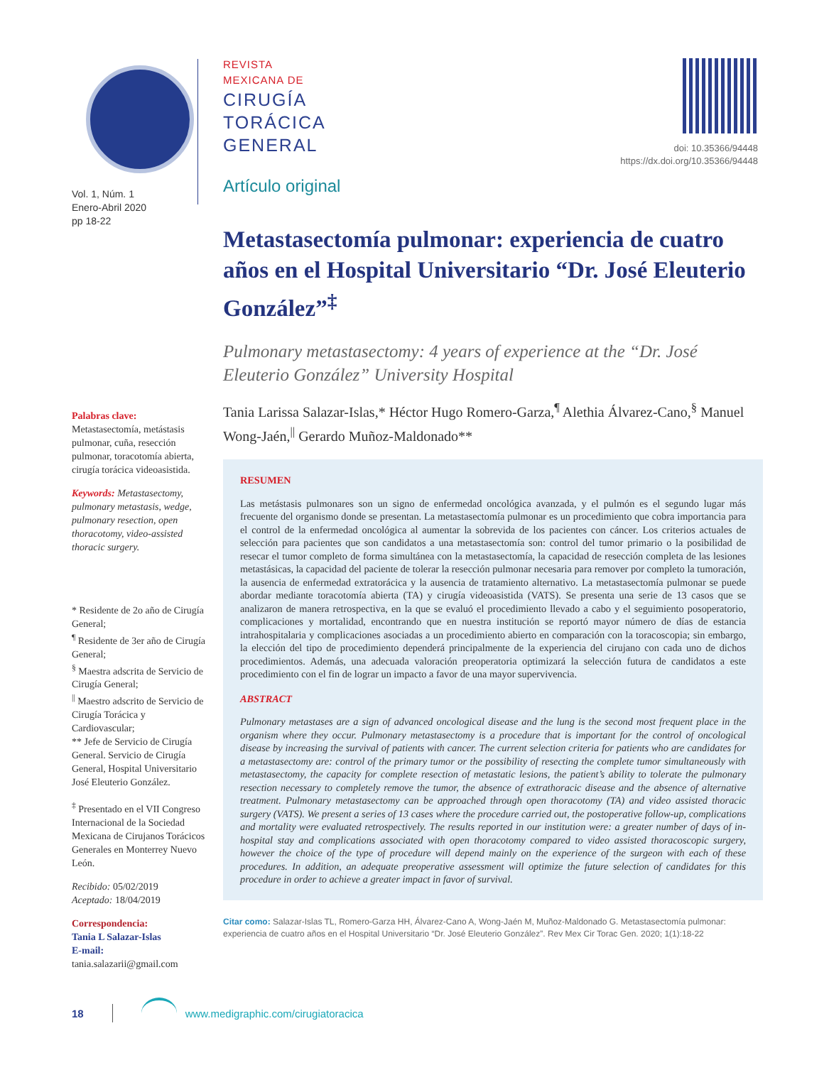Vol. 1, Núm. 1
Enero-Abril 2020
pp 18-22
Palabras clave:
Metastasectomía, metástasis pulmonar, cuña, resección pulmonar, toracotomía abierta, cirugía torácica videoasistida.
Keywords: Metastasectomy, pulmonary metastasis, wedge, pulmonary resection, open thoracotomy, video-assisted thoracic surgery.
* Residente de 2o año de Cirugía General;
<sup>¶</sup> Residente de 3er año de Cirugía General;
<sup>§</sup> Maestra adscrita de Servicio de Cirugía General;
<sup>||</sup> Maestro adscrito de Servicio de Cirugía Torácica y Cardiovascular;
** Jefe de Servicio de Cirugía General. Servicio de Cirugía General, Hospital Universitario José Eleuterio González.
<sup>‡</sup> Presentado en el VII Congreso Internacional de la Sociedad Mexicana de Cirujanos Torácicos Generales en Monterrey Nuevo León.
Recibido: 05/02/2019
Aceptado: 18/04/2019
Correspondencia:
Tania L Salazar-Islas
E-mail:
tania.salazarii@gmail.com
doi: 10.35366/94448
https://dx.doi.org/10.35366/94448
REVISTA
MEXICANA DE
CIRUGÍA
TORÁCICA
GENERAL
Artículo original
Metastasectomía pulmonar: experiencia de cuatro años en el Hospital Universitario “Dr. José Eleuterio González”<sup>‡</sup>
Pulmonary metastasectomy: 4 years of experience at the “Dr. José Eleuterio González” University Hospital
Tania Larissa Salazar-Islas,* Héctor Hugo Romero-Garza,<sup>¶</sup> Alethia Álvarez-Cano,<sup>§</sup> Manuel Wong-Jaén,<sup>||</sup> Gerardo Muñoz-Maldonado**
RESUMEN
Las metástasis pulmonares son un signo de enfermedad oncológica avanzada, y el pulmón es el segundo lugar más frecuente del organismo donde se presentan. La metastasectomía pulmonar es un procedimiento que cobra importancia para el control de la enfermedad oncológica al aumentar la sobrevida de los pacientes con cáncer. Los criterios actuales de selección para pacientes que son candidatos a una metastasectomía son: control del tumor primario o la posibilidad de resecar el tumor completo de forma simultánea con la metastasectomía, la capacidad de resección completa de las lesiones metastásicas, la capacidad del paciente de tolerar la resección pulmonar necesaria para remover por completo la tumoración, la ausencia de enfermedad extratorácica y la ausencia de tratamiento alternativo. La metastasectomía pulmonar se puede abordar mediante toracotomía abierta (TA) y cirugía videoasistida (VATS). Se presenta una serie de 13 casos que se analizaron de manera retrospectiva, en la que se evaluó el procedimiento llevado a cabo y el seguimiento posoperatorio, complicaciones y mortalidad, encontrando que en nuestra institución se reportó mayor número de días de estancia intrahospitalaria y complicaciones asociadas a un procedimiento abierto en comparación con la toracoscopia; sin embargo, la elección del tipo de procedimiento dependerá principalmente de la experiencia del cirujano con cada uno de dichos procedimientos. Además, una adecuada valoración preoperatoria optimizará la selección futura de candidatos a este procedimiento con el fin de lograr un impacto a favor de una mayor supervivencia.
ABSTRACT
Pulmonary metastases are a sign of advanced oncological disease and the lung is the second most frequent place in the organism where they occur. Pulmonary metastasectomy is a procedure that is important for the control of oncological disease by increasing the survival of patients with cancer. The current selection criteria for patients who are candidates for a metastasectomy are: control of the primary tumor or the possibility of resecting the complete tumor simultaneously with metastasectomy, the capacity for complete resection of metastatic lesions, the patient’s ability to tolerate the pulmonary resection necessary to completely remove the tumor, the absence of extrathoracic disease and the absence of alternative treatment. Pulmonary metastasectomy can be approached through open thoracotomy (TA) and video assisted thoracic surgery (VATS). We present a series of 13 cases where the procedure carried out, the postoperative follow-up, complications and mortality were evaluated retrospectively. The results reported in our institution were: a greater number of days of in-hospital stay and complications associated with open thoracotomy compared to video assisted thoracoscopic surgery, however the choice of the type of procedure will depend mainly on the experience of the surgeon with each of these procedures. In addition, an adequate preoperative assessment will optimize the future selection of candidates for this procedure in order to achieve a greater impact in favor of survival.
Citar como: Salazar-Islas TL, Romero-Garza HH, Álvarez-Cano A, Wong-Jaén M, Muñoz-Maldonado G. Metastasectomía pulmonar: experiencia de cuatro años en el Hospital Universitario “Dr. José Eleuterio González”. Rev Mex Cir Torac Gen. 2020; 1(1):18-22
18 www.medigraphic.com/cirugiatoracica